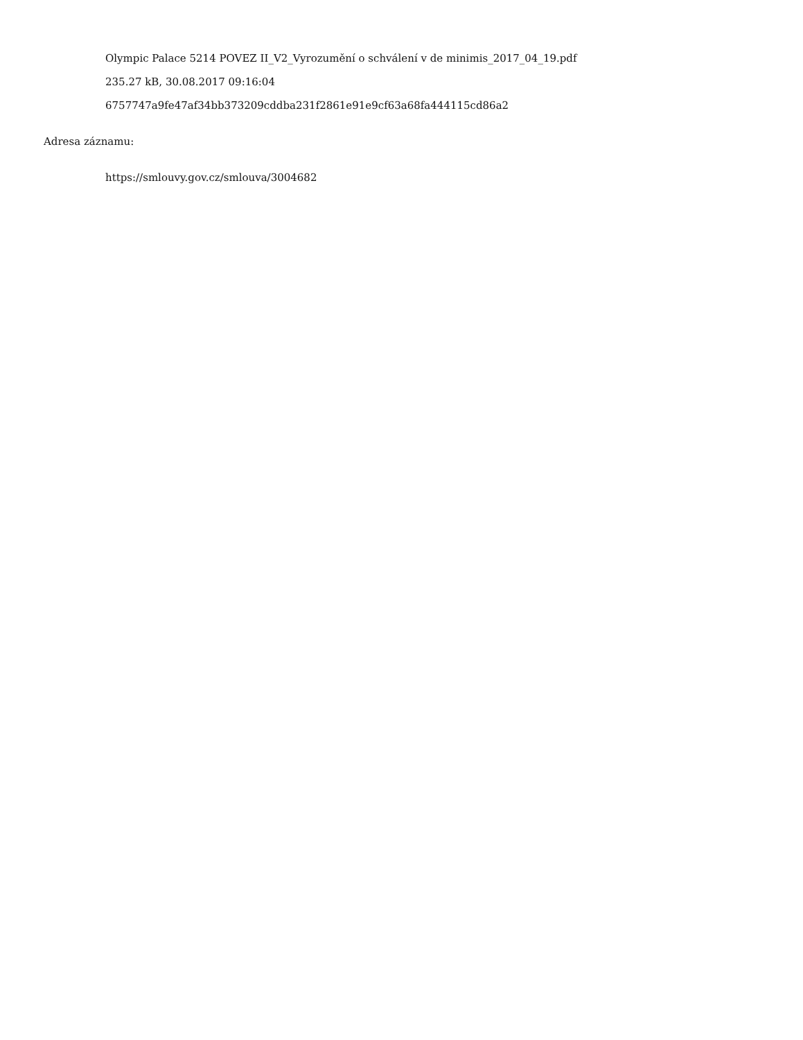Olympic Palace 5214 POVEZ II_V2_Vyrozumění o schválení v de minimis_2017_04_19.pdf
235.27 kB, 30.08.2017 09:16:04
6757747a9fe47af34bb373209cddba231f2861e91e9cf63a68fa444115cd86a2
Adresa záznamu:
https://smlouvy.gov.cz/smlouva/3004682